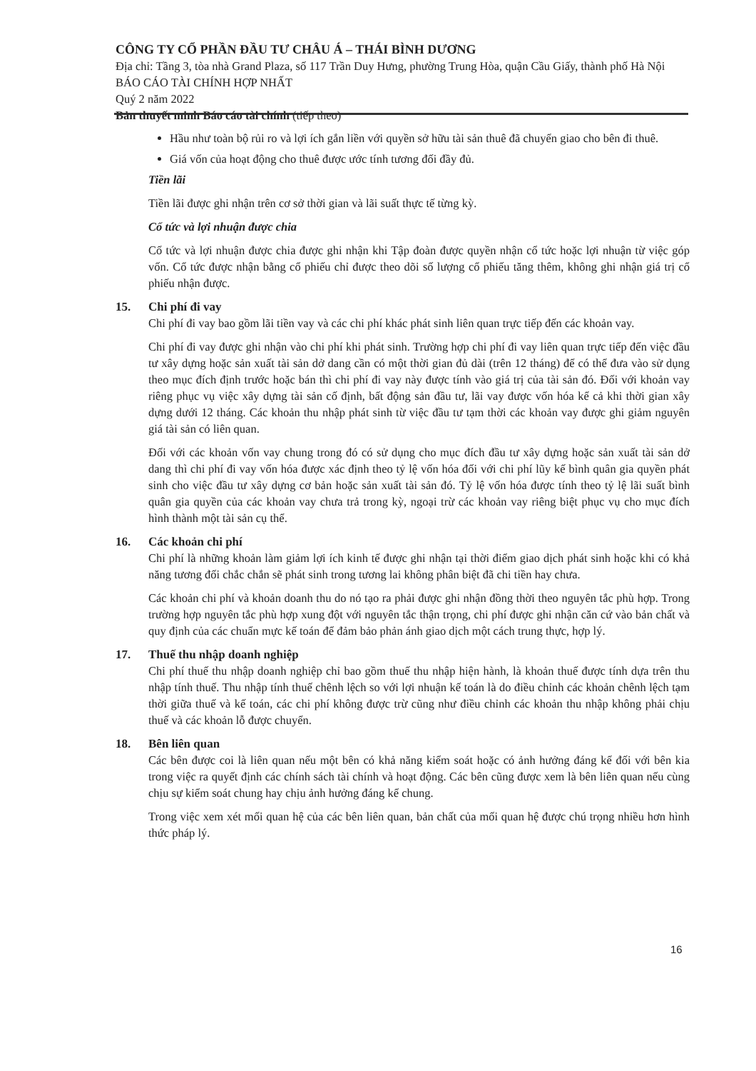CÔNG TY CỔ PHẦN ĐẦU TƯ CHÂU Á – THÁI BÌNH DƯƠNG
Địa chỉ: Tầng 3, tòa nhà Grand Plaza, số 117 Trần Duy Hưng, phường Trung Hòa, quận Cầu Giấy, thành phố Hà Nội
BÁO CÁO TÀI CHÍNH HỢP NHẤT
Quý 2 năm 2022
Bản thuyết minh Báo cáo tài chính (tiếp theo)
Hầu như toàn bộ rủi ro và lợi ích gắn liền với quyền sở hữu tài sản thuê đã chuyển giao cho bên đi thuê.
Giá vốn của hoạt động cho thuê được ước tính tương đối đầy đủ.
Tiền lãi
Tiền lãi được ghi nhận trên cơ sở thời gian và lãi suất thực tế từng kỳ.
Cổ tức và lợi nhuận được chia
Cổ tức và lợi nhuận được chia được ghi nhận khi Tập đoàn được quyền nhận cổ tức hoặc lợi nhuận từ việc góp vốn. Cổ tức được nhận bằng cổ phiếu chỉ được theo dõi số lượng cổ phiếu tăng thêm, không ghi nhận giá trị cổ phiếu nhận được.
15. Chi phí đi vay
Chi phí đi vay bao gồm lãi tiền vay và các chi phí khác phát sinh liên quan trực tiếp đến các khoản vay.
Chi phí đi vay được ghi nhận vào chi phí khi phát sinh. Trường hợp chi phí đi vay liên quan trực tiếp đến việc đầu tư xây dựng hoặc sản xuất tài sản dở dang cần có một thời gian đủ dài (trên 12 tháng) để có thể đưa vào sử dụng theo mục đích định trước hoặc bán thì chi phí đi vay này được tính vào giá trị của tài sản đó. Đối với khoản vay riêng phục vụ việc xây dựng tài sản cố định, bất động sản đầu tư, lãi vay được vốn hóa kể cả khi thời gian xây dựng dưới 12 tháng. Các khoản thu nhập phát sinh từ việc đầu tư tạm thời các khoản vay được ghi giảm nguyên giá tài sản có liên quan.
Đối với các khoản vốn vay chung trong đó có sử dụng cho mục đích đầu tư xây dựng hoặc sản xuất tài sản dở dang thì chi phí đi vay vốn hóa được xác định theo tỷ lệ vốn hóa đối với chi phí lũy kế bình quân gia quyền phát sinh cho việc đầu tư xây dựng cơ bản hoặc sản xuất tài sản đó. Tỷ lệ vốn hóa được tính theo tỷ lệ lãi suất bình quân gia quyền của các khoản vay chưa trả trong kỳ, ngoại trừ các khoản vay riêng biệt phục vụ cho mục đích hình thành một tài sản cụ thể.
16. Các khoản chi phí
Chi phí là những khoản làm giảm lợi ích kinh tế được ghi nhận tại thời điểm giao dịch phát sinh hoặc khi có khả năng tương đối chắc chắn sẽ phát sinh trong tương lai không phân biệt đã chi tiền hay chưa.
Các khoản chi phí và khoản doanh thu do nó tạo ra phải được ghi nhận đồng thời theo nguyên tắc phù hợp. Trong trường hợp nguyên tắc phù hợp xung đột với nguyên tắc thận trọng, chi phí được ghi nhận căn cứ vào bản chất và quy định của các chuẩn mực kế toán để đảm bảo phản ánh giao dịch một cách trung thực, hợp lý.
17. Thuế thu nhập doanh nghiệp
Chi phí thuế thu nhập doanh nghiệp chỉ bao gồm thuế thu nhập hiện hành, là khoản thuế được tính dựa trên thu nhập tính thuế. Thu nhập tính thuế chênh lệch so với lợi nhuận kế toán là do điều chỉnh các khoản chênh lệch tạm thời giữa thuế và kế toán, các chi phí không được trừ cũng như điều chỉnh các khoản thu nhập không phải chịu thuế và các khoản lỗ được chuyển.
18. Bên liên quan
Các bên được coi là liên quan nếu một bên có khả năng kiểm soát hoặc có ảnh hưởng đáng kể đối với bên kia trong việc ra quyết định các chính sách tài chính và hoạt động. Các bên cũng được xem là bên liên quan nếu cùng chịu sự kiểm soát chung hay chịu ảnh hưởng đáng kể chung.
Trong việc xem xét mối quan hệ của các bên liên quan, bản chất của mối quan hệ được chú trọng nhiều hơn hình thức pháp lý.
16